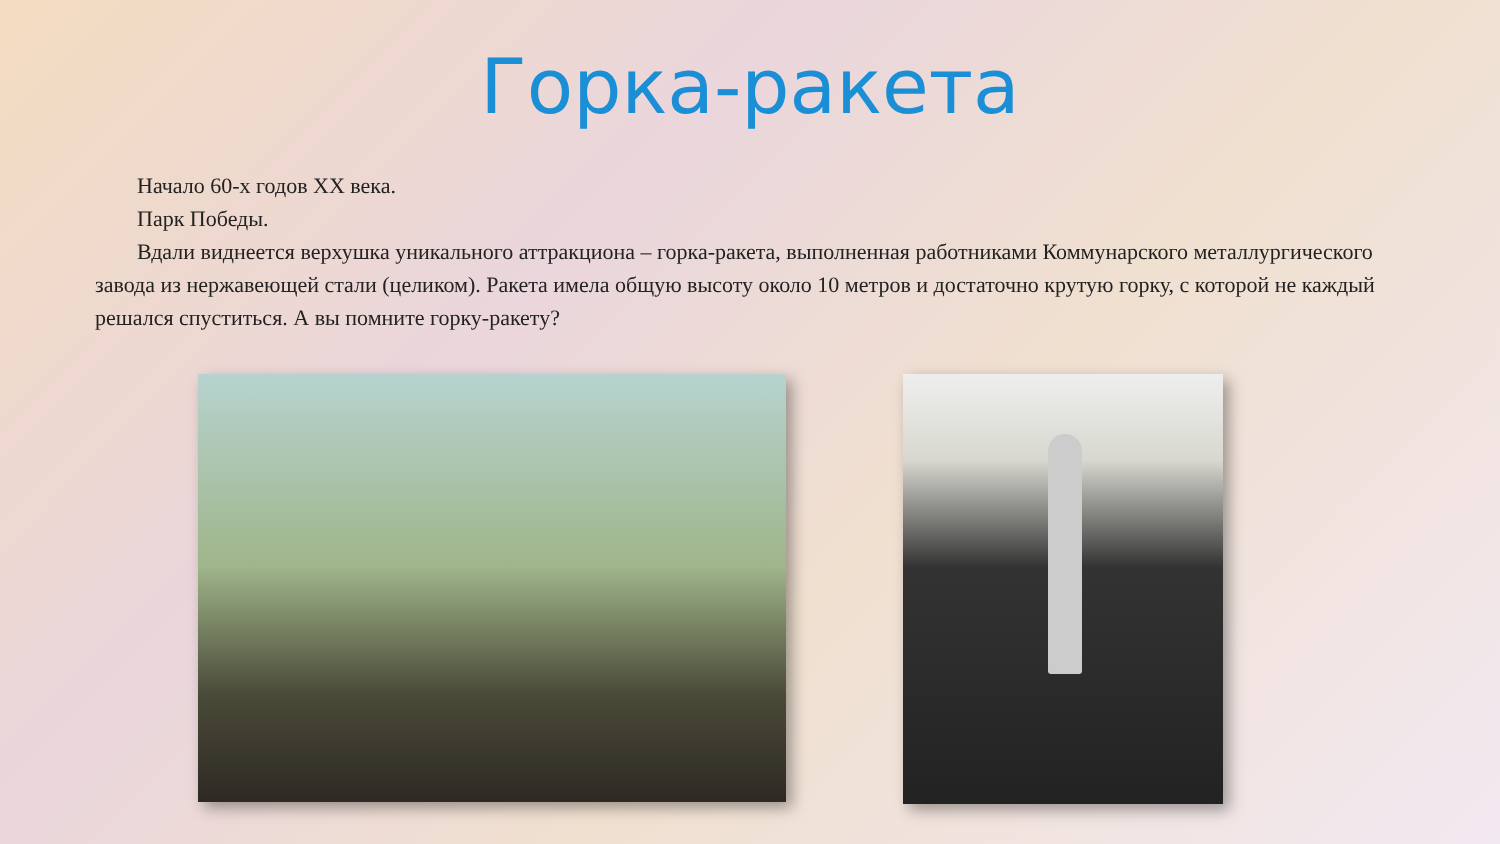Горка-ракета
Начало 60-х годов XX века.
Парк Победы.
Вдали виднеется верхушка уникального аттракциона – горка-ракета, выполненная работниками Коммунарского металлургического завода из нержавеющей стали (целиком). Ракета имела общую высоту около 10 метров и достаточно крутую горку, с которой не каждый решался спуститься. А вы помните горку-ракету?